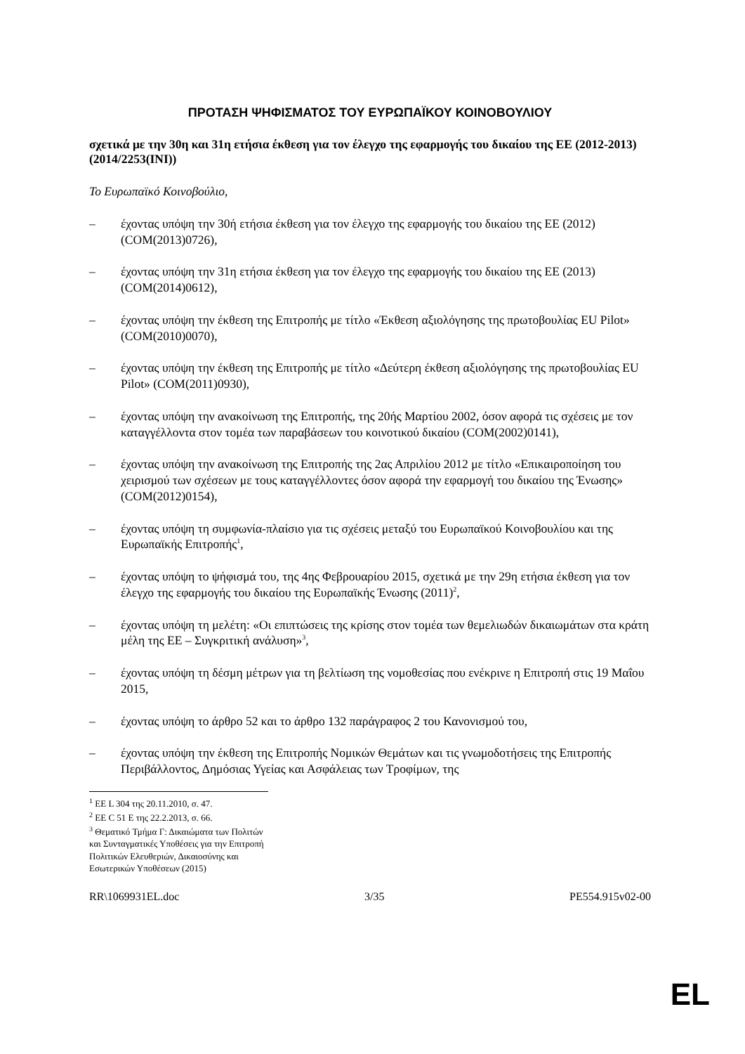ΠΡΟΤΑΣΗ ΨΗΦΙΣΜΑΤΟΣ ΤΟΥ ΕΥΡΩΠΑΪΚΟΥ ΚΟΙΝΟΒΟΥΛΙΟΥ
σχετικά με την 30η και 31η ετήσια έκθεση για τον έλεγχο της εφαρμογής του δικαίου της ΕΕ (2012-2013)
(2014/2253(INI))
Το Ευρωπαϊκό Κοινοβούλιο,
– έχοντας υπόψη την 30ή ετήσια έκθεση για τον έλεγχο της εφαρμογής του δικαίου της ΕΕ (2012) (COM(2013)0726),
– έχοντας υπόψη την 31η ετήσια έκθεση για τον έλεγχο της εφαρμογής του δικαίου της ΕΕ (2013) (COM(2014)0612),
– έχοντας υπόψη την έκθεση της Επιτροπής με τίτλο «Έκθεση αξιολόγησης της πρωτοβουλίας EU Pilot» (COM(2010)0070),
– έχοντας υπόψη την έκθεση της Επιτροπής με τίτλο «Δεύτερη έκθεση αξιολόγησης της πρωτοβουλίας EU Pilot» (COM(2011)0930),
– έχοντας υπόψη την ανακοίνωση της Επιτροπής, της 20ής Μαρτίου 2002, όσον αφορά τις σχέσεις με τον καταγγέλλοντα στον τομέα των παραβάσεων του κοινοτικού δικαίου (COM(2002)0141),
– έχοντας υπόψη την ανακοίνωση της Επιτροπής της 2ας Απριλίου 2012 με τίτλο «Επικαιροποίηση του χειρισμού των σχέσεων με τους καταγγέλλοντες όσον αφορά την εφαρμογή του δικαίου της Ένωσης» (COM(2012)0154),
– έχοντας υπόψη τη συμφωνία-πλαίσιο για τις σχέσεις μεταξύ του Ευρωπαϊκού Κοινοβουλίου και της Ευρωπαϊκής Επιτροπής<sup>1</sup>,
– έχοντας υπόψη το ψήφισμά του, της 4ης Φεβρουαρίου 2015, σχετικά με την 29η ετήσια έκθεση για τον έλεγχο της εφαρμογής του δικαίου της Ευρωπαϊκής Ένωσης (2011)<sup>2</sup>,
– έχοντας υπόψη τη μελέτη: «Οι επιπτώσεις της κρίσης στον τομέα των θεμελιωδών δικαιωμάτων στα κράτη μέλη της ΕΕ – Συγκριτική ανάλυση»<sup>3</sup>,
– έχοντας υπόψη τη δέσμη μέτρων για τη βελτίωση της νομοθεσίας που ενέκρινε η Επιτροπή στις 19 Μαΐου 2015,
– έχοντας υπόψη το άρθρο 52 και το άρθρο 132 παράγραφος 2 του Κανονισμού του,
– έχοντας υπόψη την έκθεση της Επιτροπής Νομικών Θεμάτων και τις γνωμοδοτήσεις της Επιτροπής Περιβάλλοντος, Δημόσιας Υγείας και Ασφάλειας των Τροφίμων, της
<sup>1</sup> ΕΕ L 304 της 20.11.2010, σ. 47.
<sup>2</sup> ΕΕ C 51 Ε της 22.2.2013, σ. 66.
<sup>3</sup> Θεματικό Τμήμα Γ: Δικαιώματα των Πολιτών και Συνταγματικές Υποθέσεις για την Επιτροπή Πολιτικών Ελευθεριών, Δικαιοσύνης και Εσωτερικών Υποθέσεων (2015)
RR\1069931EL.doc 3/35 PE554.915v02-00
EL